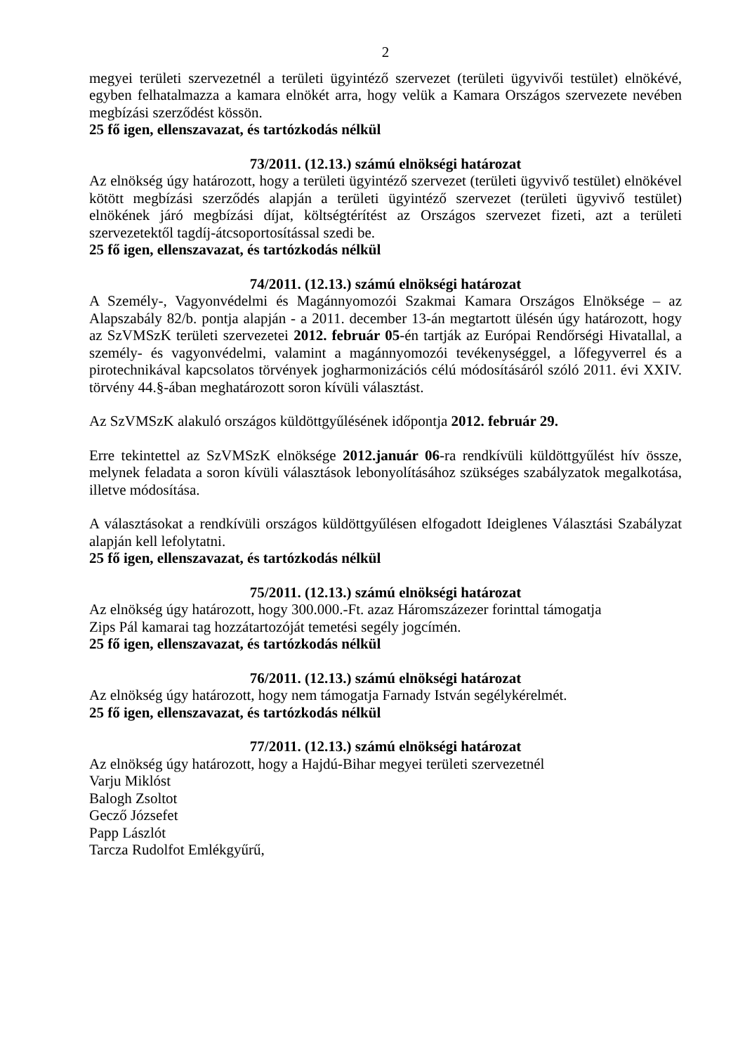2
megyei területi szervezetnél a területi ügyintéző szervezet (területi ügyvivői testület) elnökévé, egyben felhatalmazza a kamara elnökét arra, hogy velük a Kamara Országos szervezete nevében megbízási szerződést kössön.
25 fő igen, ellenszavazat, és tartózkodás nélkül
73/2011. (12.13.) számú elnökségi határozat
Az elnökség úgy határozott, hogy a területi ügyintéző szervezet (területi ügyvivő testület) elnökével kötött megbízási szerződés alapján a területi ügyintéző szervezet (területi ügyvivő testület) elnökének járó megbízási díjat, költségtérítést az Országos szervezet fizeti, azt a területi szervezetektől tagdíj-átcsoportosítással szedi be.
25 fő igen, ellenszavazat, és tartózkodás nélkül
74/2011. (12.13.) számú elnökségi határozat
A Személy-, Vagyonvédelmi és Magánnyomozói Szakmai Kamara Országos Elnöksége – az Alapszabály 82/b. pontja alapján - a 2011. december 13-án megtartott ülésén úgy határozott, hogy az SzVMSzK területi szervezetei 2012. február 05-én tartják az Európai Rendőrségi Hivatallal, a személy- és vagyonvédelmi, valamint a magánnyomozói tevékenységgel, a lőfegyverrel és a pirotechnikával kapcsolatos törvények jogharmonizációs célú módosításáról szóló 2011. évi XXIV. törvény 44.§-ában meghatározott soron kívüli választást.
Az SzVMSzK alakuló országos küldöttgyűlésének időpontja 2012. február 29.
Erre tekintettel az SzVMSzK elnöksége 2012.január 06-ra rendkívüli küldöttgyűlést hív össze, melynek feladata a soron kívüli választások lebonyolításához szükséges szabályzatok megalkotása, illetve módosítása.
A választásokat a rendkívüli országos küldöttgyűlésen elfogadott Ideiglenes Választási Szabályzat alapján kell lefolytatni.
25 fő igen, ellenszavazat, és tartózkodás nélkül
75/2011. (12.13.) számú elnökségi határozat
Az elnökség úgy határozott, hogy 300.000.-Ft. azaz Háromszázezer forinttal támogatja
Zips Pál kamarai tag hozzátartozóját temetési segély jogcímén.
25 fő igen, ellenszavazat, és tartózkodás nélkül
76/2011. (12.13.) számú elnökségi határozat
Az elnökség úgy határozott, hogy nem támogatja Farnady István segélykérelmét.
25 fő igen, ellenszavazat, és tartózkodás nélkül
77/2011. (12.13.) számú elnökségi határozat
Az elnökség úgy határozott, hogy a Hajdú-Bihar megyei területi szervezetnél
Varju Miklóst
Balogh Zsoltot
Gecző Józsefet
Papp Lászlót
Tarcza Rudolfot Emlékgyűrű,